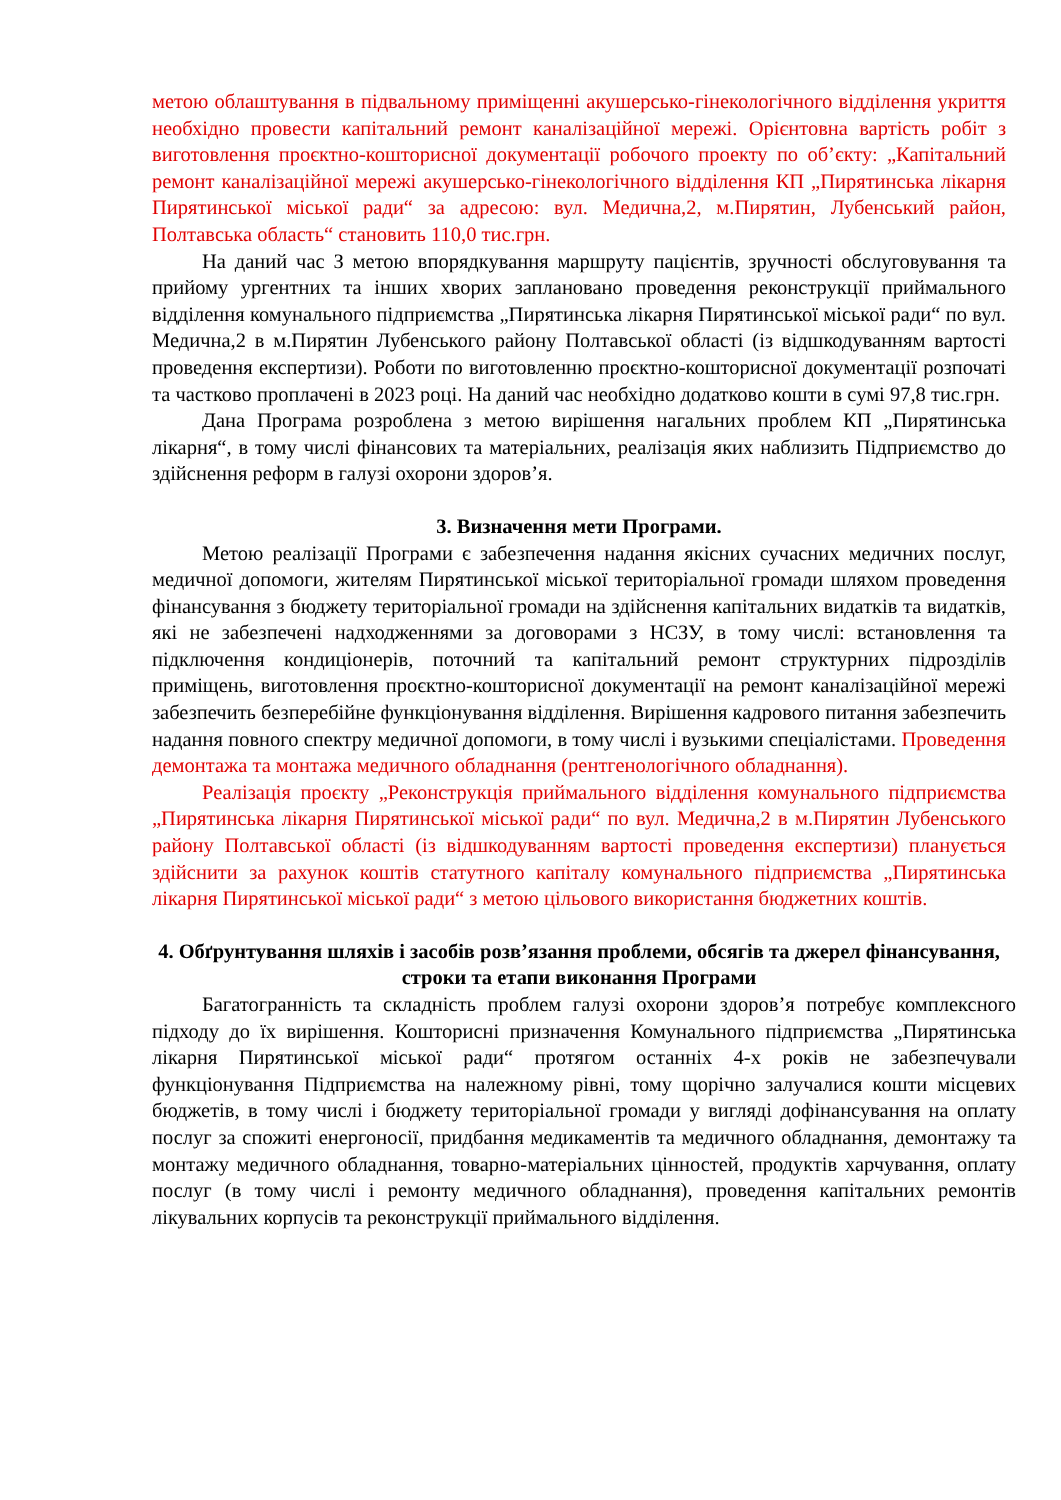метою облаштування в підвальному приміщенні акушерсько-гінекологічного відділення укриття необхідно провести капітальний ремонт каналізаційної мережі. Орієнтовна вартість робіт з виготовлення проєктно-кошторисної документації робочого проекту по об’єкту: „Капітальний ремонт каналізаційної мережі акушерсько-гінекологічного відділення КП „Пирятинська лікарня Пирятинської міської ради“ за адресою: вул. Медична,2, м.Пирятин, Лубенський район, Полтавська область“ становить 110,0 тис.грн.
На даний час З метою впорядкування маршруту пацієнтів, зручності обслуговування та прийому ургентних та інших хворих заплановано проведення реконструкції приймального відділення комунального підприємства „Пирятинська лікарня Пирятинської міської ради“ по вул. Медична,2 в м.Пирятин Лубенського району Полтавської області (із відшкодуванням вартості проведення експертизи). Роботи по виготовленню проєктно-кошторисної документації розпочаті та частково проплачені в 2023 році. На даний час необхідно додатково кошти в сумі 97,8 тис.грн.
Дана Програма розроблена з метою вирішення нагальних проблем КП „Пирятинська лікарня“, в тому числі фінансових та матеріальних, реалізація яких наблизить Підприємство до здійснення реформ в галузі охорони здоров’я.
3. Визначення мети Програми.
Метою реалізації Програми є забезпечення надання якісних сучасних медичних послуг, медичної допомоги, жителям Пирятинської міської територіальної громади шляхом проведення фінансування з бюджету територіальної громади на здійснення капітальних видатків та видатків, які не забезпечені надходженнями за договорами з НСЗУ, в тому числі: встановлення та підключення кондиціонерів, поточний та капітальний ремонт структурних підрозділів приміщень, виготовлення проєктно-кошторисної документації на ремонт каналізаційної мережі забезпечить безперебійне функціонування відділення. Вирішення кадрового питання забезпечить надання повного спектру медичної допомоги, в тому числі і вузькими спеціалістами. Проведення демонтажа та монтажа медичного обладнання (рентгенологічного обладнання).
Реалізація проєкту „Реконструкція приймального відділення комунального підприємства „Пирятинська лікарня Пирятинської міської ради“ по вул. Медична,2 в м.Пирятин Лубенського району Полтавської області (із відшкодуванням вартості проведення експертизи) планується здійснити за рахунок коштів статутного капіталу комунального підприємства „Пирятинська лікарня Пирятинської міської ради“ з метою цільового використання бюджетних коштів.
4. Обґрунтування шляхів і засобів розв’язання проблеми, обсягів та джерел фінансування, строки та етапи виконання Програми
Багатогранність та складність проблем галузі охорони здоров’я потребує комплексного підходу до їх вирішення. Кошторисні призначення Комунального підприємства „Пирятинська лікарня Пирятинської міської ради“ протягом останніх 4-х років не забезпечували функціонування Підприємства на належному рівні, тому щорічно залучалися кошти місцевих бюджетів, в тому числі і бюджету територіальної громади у вигляді дофінансування на оплату послуг за спожиті енергоносії, придбання медикаментів та медичного обладнання, демонтажу та монтажу медичного обладнання, товарно-матеріальних цінностей, продуктів харчування, оплату послуг (в тому числі і ремонту медичного обладнання), проведення капітальних ремонтів лікувальних корпусів та реконструкції приймального відділення.